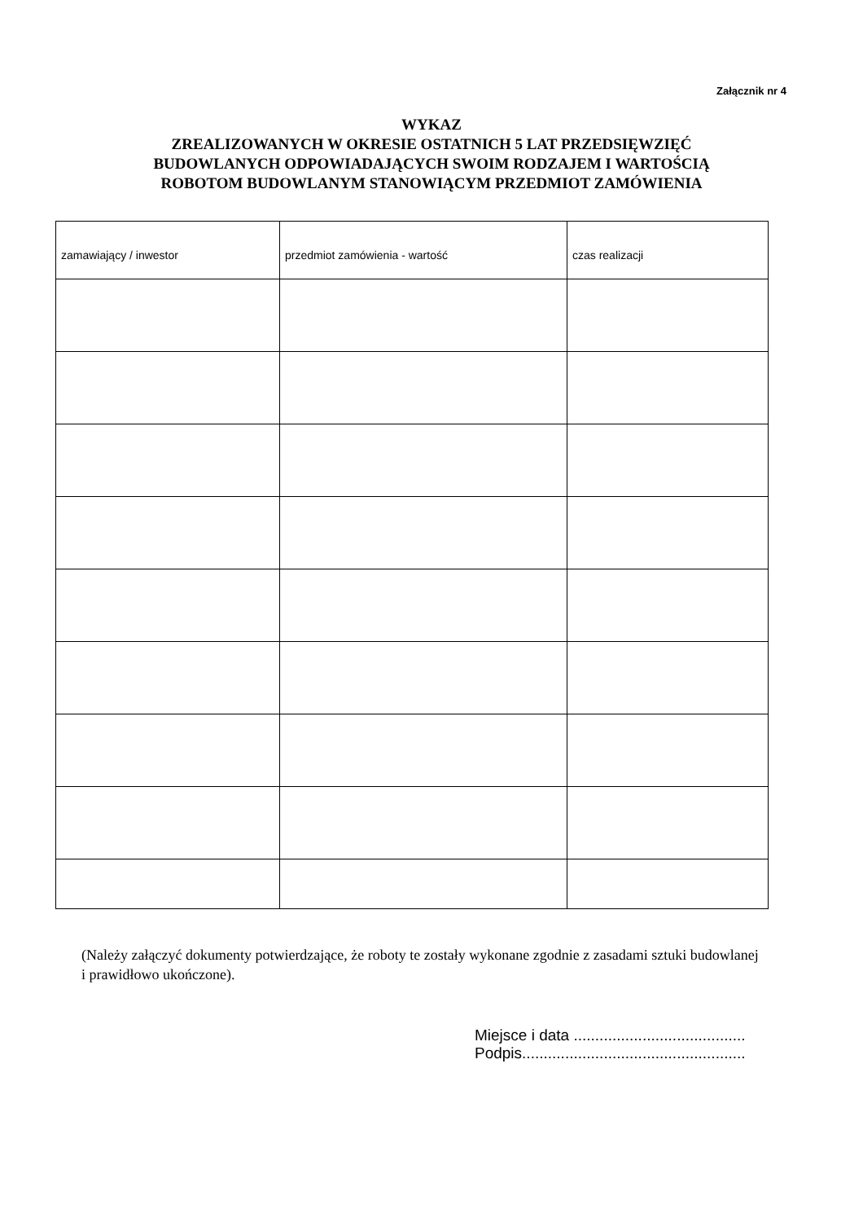Załącznik nr 4
WYKAZ
ZREALIZOWANYCH W OKRESIE OSTATNICH 5 LAT PRZEDSIĘWZIĘĆ
BUDOWLANYCH ODPOWIADAJĄCYCH SWOIM RODZAJEM I WARTOŚCIĄ
ROBOTOM BUDOWLANYM STANOWIĄCYM PRZEDMIOT ZAMÓWIENIA
| zamawiający / inwestor | przedmiot zamówienia - wartość | czas realizacji |
| --- | --- | --- |
(Należy załączyć dokumenty potwierdzające, że roboty te zostały wykonane zgodnie z zasadami sztuki budowlanej i prawidłowo ukończone).
Miejsce i data ........................................
Podpis....................................................